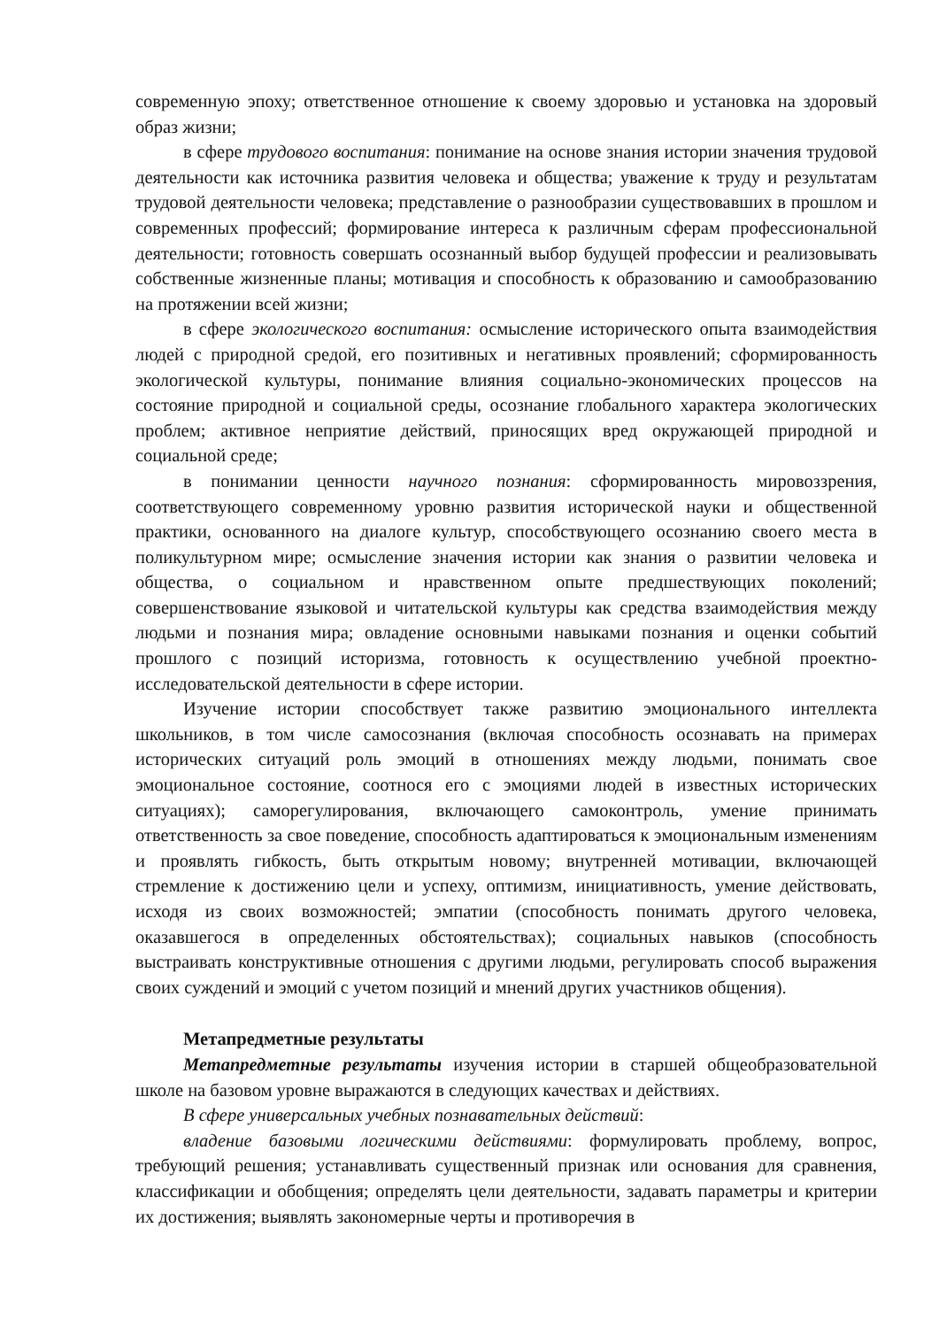современную эпоху; ответственное отношение к своему здоровью и установка на здоровый образ жизни;
в сфере трудового воспитания: понимание на основе знания истории значения трудовой деятельности как источника развития человека и общества; уважение к труду и результатам трудовой деятельности человека; представление о разнообразии существовавших в прошлом и современных профессий; формирование интереса к различным сферам профессиональной деятельности; готовность совершать осознанный выбор будущей профессии и реализовывать собственные жизненные планы; мотивация и способность к образованию и самообразованию на протяжении всей жизни;
в сфере экологического воспитания: осмысление исторического опыта взаимодействия людей с природной средой, его позитивных и негативных проявлений; сформированность экологической культуры, понимание влияния социально-экономических процессов на состояние природной и социальной среды, осознание глобального характера экологических проблем; активное неприятие действий, приносящих вред окружающей природной и социальной среде;
в понимании ценности научного познания: сформированность мировоззрения, соответствующего современному уровню развития исторической науки и общественной практики, основанного на диалоге культур, способствующего осознанию своего места в поликультурном мире; осмысление значения истории как знания о развитии человека и общества, о социальном и нравственном опыте предшествующих поколений; совершенствование языковой и читательской культуры как средства взаимодействия между людьми и познания мира; овладение основными навыками познания и оценки событий прошлого с позиций историзма, готовность к осуществлению учебной проектно-исследовательской деятельности в сфере истории.
Изучение истории способствует также развитию эмоционального интеллекта школьников, в том числе самосознания (включая способность осознавать на примерах исторических ситуаций роль эмоций в отношениях между людьми, понимать свое эмоциональное состояние, соотнося его с эмоциями людей в известных исторических ситуациях); саморегулирования, включающего самоконтроль, умение принимать ответственность за свое поведение, способность адаптироваться к эмоциональным изменениям и проявлять гибкость, быть открытым новому; внутренней мотивации, включающей стремление к достижению цели и успеху, оптимизм, инициативность, умение действовать, исходя из своих возможностей; эмпатии (способность понимать другого человека, оказавшегося в определенных обстоятельствах); социальных навыков (способность выстраивать конструктивные отношения с другими людьми, регулировать способ выражения своих суждений и эмоций с учетом позиций и мнений других участников общения).
Метапредметные результаты
Метапредметные результаты изучения истории в старшей общеобразовательной школе на базовом уровне выражаются в следующих качествах и действиях.
В сфере универсальных учебных познавательных действий:
владение базовыми логическими действиями: формулировать проблему, вопрос, требующий решения; устанавливать существенный признак или основания для сравнения, классификации и обобщения; определять цели деятельности, задавать параметры и критерии их достижения; выявлять закономерные черты и противоречия в